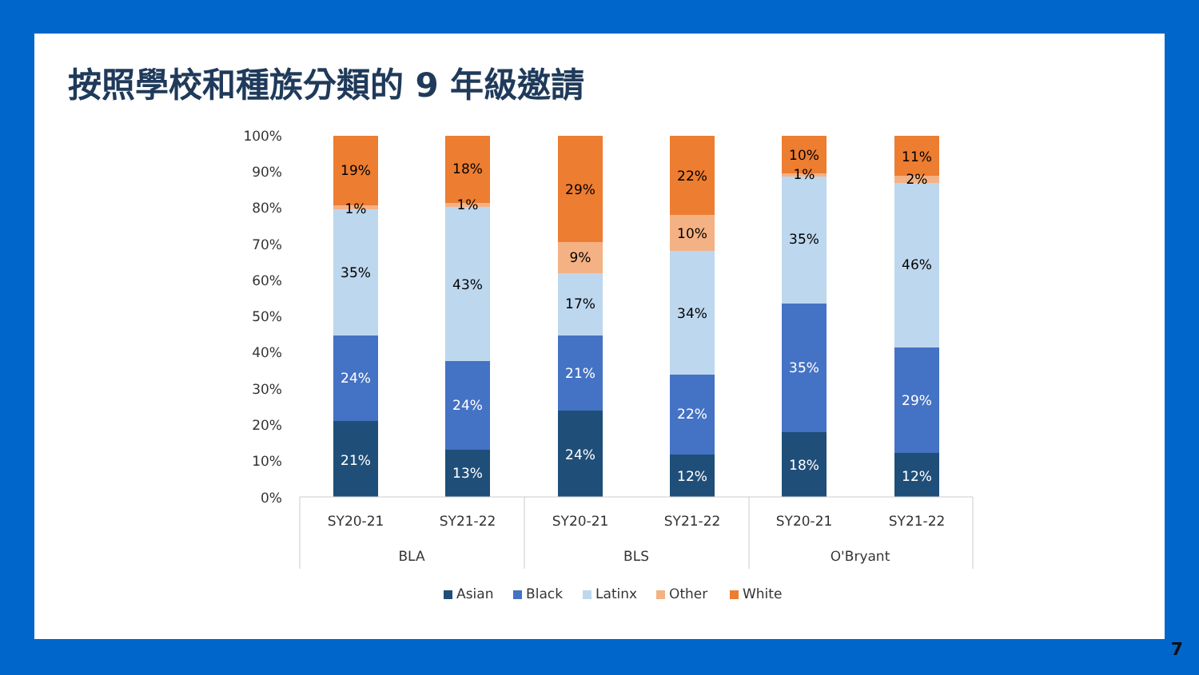按照學校和種族分類的 9 年級邀請
100%
90%
80%
70%
60%
50%
40%
30%
20%
10%
0%
21%
24%
35%
1%
19%
13%
24%
43%
1%
18%
24%
21%
17%
9%
29%
12%
22%
34%
10%
22%
18%
35%
35%
1%
10%
12%
29%
46%
2%
11%
SY20-21
SY21-22
SY20-21
SY21-22
SY20-21
SY21-22
BLA
BLS
O'Bryant
Asian
Black
Latinx
Other
White
7